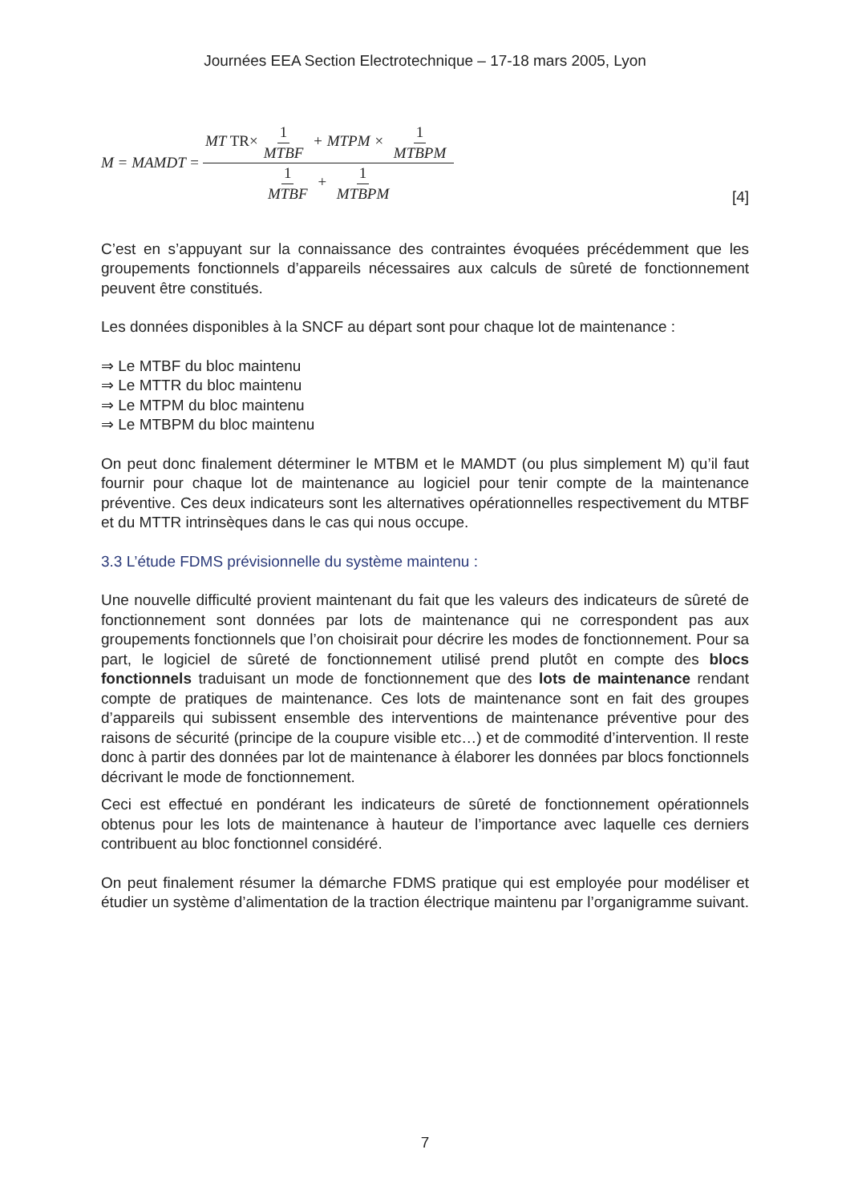Journées EEA Section Electrotechnique – 17-18 mars 2005, Lyon
M = MAMDT = MT TR× 1 MTBF + MTPM × 1 MTBPM 1 MTBF + 1 MTBPM
[4]
C’est en s’appuyant sur la connaissance des contraintes évoquées précédemment que les groupements fonctionnels d’appareils nécessaires aux calculs de sûreté de fonctionnement peuvent être constitués.
Les données disponibles à la SNCF au départ sont pour chaque lot de maintenance :
⇒ Le MTBF du bloc maintenu
⇒ Le MTTR du bloc maintenu
⇒ Le MTPM du bloc maintenu
⇒ Le MTBPM du bloc maintenu
On peut donc finalement déterminer le MTBM et le MAMDT (ou plus simplement M) qu’il faut fournir pour chaque lot de maintenance au logiciel pour tenir compte de la maintenance préventive. Ces deux indicateurs sont les alternatives opérationnelles respectivement du MTBF et du MTTR intrinsèques dans le cas qui nous occupe.
3.3 L’étude FDMS prévisionnelle du système maintenu :
Une nouvelle difficulté provient maintenant du fait que les valeurs des indicateurs de sûreté de fonctionnement sont données par lots de maintenance qui ne correspondent pas aux groupements fonctionnels que l’on choisirait pour décrire les modes de fonctionnement. Pour sa part, le logiciel de sûreté de fonctionnement utilisé prend plutôt en compte des blocs fonctionnels traduisant un mode de fonctionnement que des lots de maintenance rendant compte de pratiques de maintenance. Ces lots de maintenance sont en fait des groupes d’appareils qui subissent ensemble des interventions de maintenance préventive pour des raisons de sécurité (principe de la coupure visible etc…) et de commodité d’intervention. Il reste donc à partir des données par lot de maintenance à élaborer les données par blocs fonctionnels décrivant le mode de fonctionnement.
Ceci est effectué en pondérant les indicateurs de sûreté de fonctionnement opérationnels obtenus pour les lots de maintenance à hauteur de l’importance avec laquelle ces derniers contribuent au bloc fonctionnel considéré.
On peut finalement résumer la démarche FDMS pratique qui est employée pour modéliser et étudier un système d’alimentation de la traction électrique maintenu par l’organigramme suivant.
7